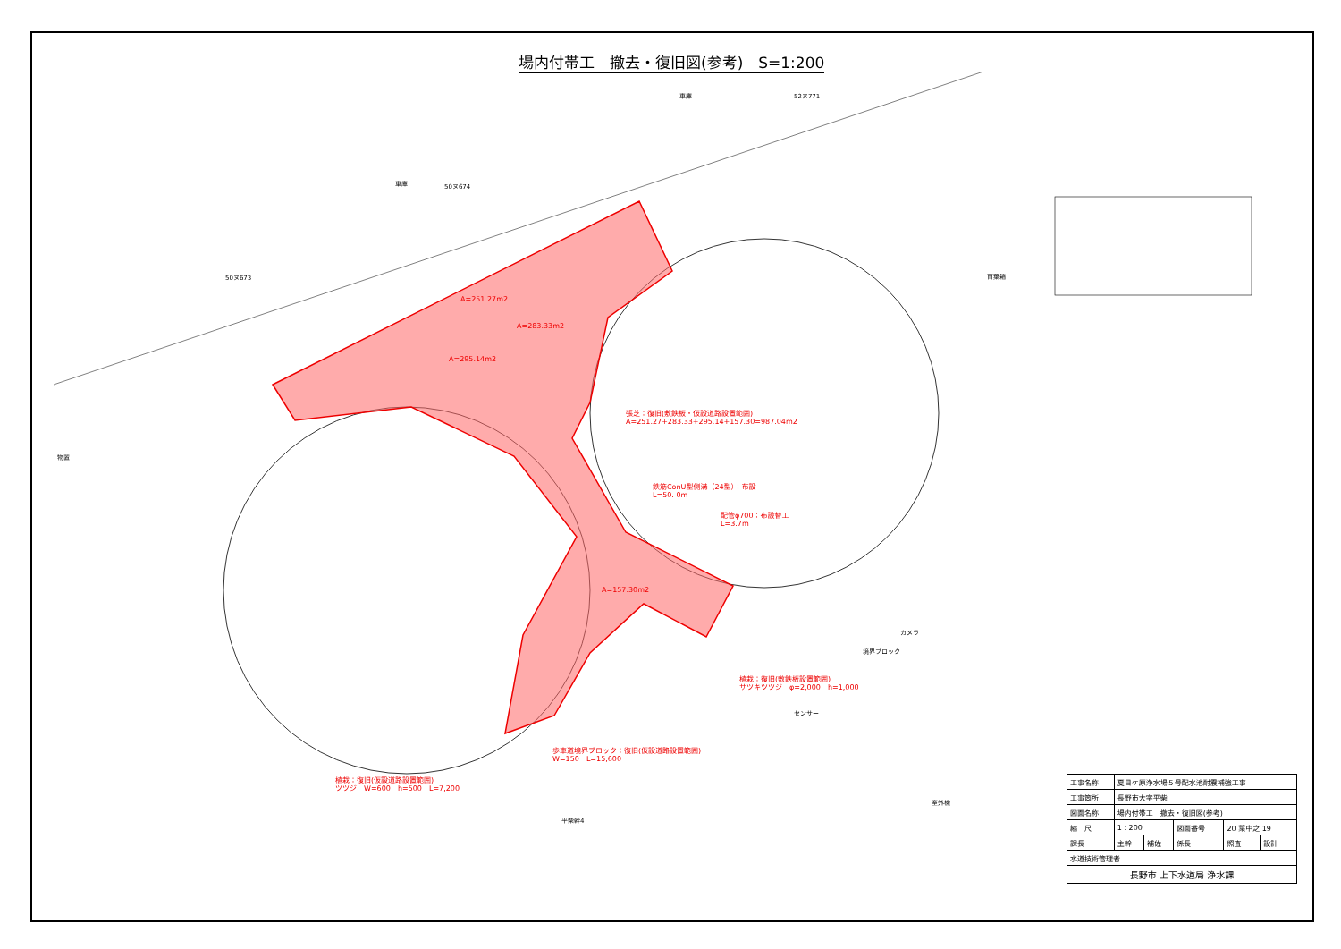場内付帯工　撤去・復旧図(参考)　S=1:200
A=251.27m2
A=283.33m2
A=295.14m2
A=157.30m2
張芝：復旧(敷鉄板・仮設道路設置範囲)
A=251.27+283.33+295.14+157.30=987.04m2
鉄筋ConU型側溝（24型）：布設
L=50. 0m
配管φ700：布設替工
L=3.7m
植栽：復旧(敷鉄板設置範囲)
サツキツツジ　φ=2,000　h=1,000
歩車道境界ブロック：復旧(仮設道路設置範囲)
W=150　L=15,600
植栽：復旧(仮設道路設置範囲)
ツツジ　W=600　h=500　L=7,200
車庫 52ヌ771
車庫 50ヌ674
50ヌ673 百葉箱
物置
カメラ
境界ブロック
センサー
平柴幹4
室外機
| 工事名称 | 夏目ケ原浄水場５号配水池耐震補強工事 | | | | |
| 工事箇所 | 長野市大字平柴 | | | | |
| 図面名称 | 場内付帯工 撤去・復旧図(参考) | | | | |
| 縮 尺 | 1 : 200 | | 図面番号 | 20 葉中之 19 | |
| 課長 | 主幹 | 補佐 | 係長 | 照査 | 設計 |
| 水道技術管理者 | | | | | |
| 長野市 上下水道局 浄水課 | | | | | |